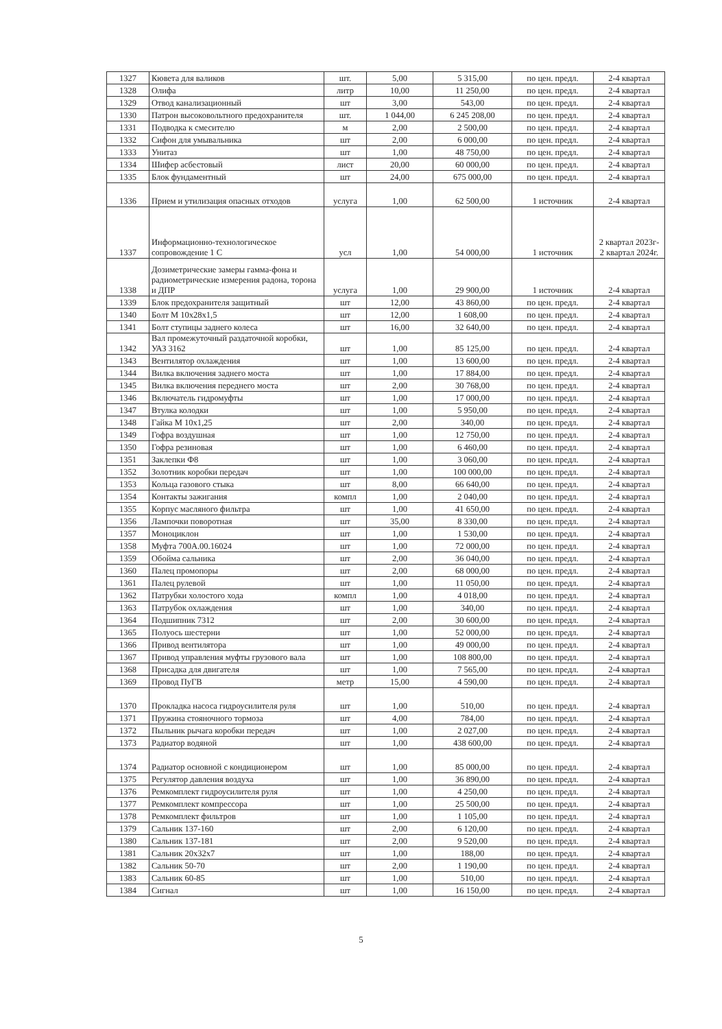| 1327 | Кювета для валиков | шт. | 5,00 | 5 315,00 | по цен. предл. | 2-4 квартал |
| 1328 | Олифа | литр | 10,00 | 11 250,00 | по цен. предл. | 2-4 квартал |
| 1329 | Отвод канализационный | шт | 3,00 | 543,00 | по цен. предл. | 2-4 квартал |
| 1330 | Патрон высоковольтного предохранителя | шт. | 1 044,00 | 6 245 208,00 | по цен. предл. | 2-4 квартал |
| 1331 | Подводка к смесителю | м | 2,00 | 2 500,00 | по цен. предл. | 2-4 квартал |
| 1332 | Сифон для умывальника | шт | 2,00 | 6 000,00 | по цен. предл. | 2-4 квартал |
| 1333 | Унитаз | шт | 1,00 | 48 750,00 | по цен. предл. | 2-4 квартал |
| 1334 | Шифер асбестовый | лист | 20,00 | 60 000,00 | по цен. предл. | 2-4 квартал |
| 1335 | Блок фундаментный | шт | 24,00 | 675 000,00 | по цен. предл. | 2-4 квартал |
| 1336 | Прием и утилизация опасных отходов | услуга | 1,00 | 62 500,00 | 1 источник | 2-4 квартал |
| 1337 | Информационно-технологическое сопровождение 1 С | усл | 1,00 | 54 000,00 | 1 источник | 2 квартал 2023г- 2 квартал 2024г. |
| 1338 | Дозиметрические замеры гамма-фона и радиометрические измерения радона, торона и ДПР | услуга | 1,00 | 29 900,00 | 1 источник | 2-4 квартал |
| 1339 | Блок предохранителя защитный | шт | 12,00 | 43 860,00 | по цен. предл. | 2-4 квартал |
| 1340 | Болт М 10х28х1,5 | шт | 12,00 | 1 608,00 | по цен. предл. | 2-4 квартал |
| 1341 | Болт ступицы заднего колеса | шт | 16,00 | 32 640,00 | по цен. предл. | 2-4 квартал |
| 1342 | Вал промежуточный раздаточной коробки, УАЗ 3162 | шт | 1,00 | 85 125,00 | по цен. предл. | 2-4 квартал |
| 1343 | Вентилятор охлаждения | шт | 1,00 | 13 600,00 | по цен. предл. | 2-4 квартал |
| 1344 | Вилка включения заднего моста | шт | 1,00 | 17 884,00 | по цен. предл. | 2-4 квартал |
| 1345 | Вилка включения переднего моста | шт | 2,00 | 30 768,00 | по цен. предл. | 2-4 квартал |
| 1346 | Включатель гидромуфты | шт | 1,00 | 17 000,00 | по цен. предл. | 2-4 квартал |
| 1347 | Втулка колодки | шт | 1,00 | 5 950,00 | по цен. предл. | 2-4 квартал |
| 1348 | Гайка М 10х1,25 | шт | 2,00 | 340,00 | по цен. предл. | 2-4 квартал |
| 1349 | Гофра воздушная | шт | 1,00 | 12 750,00 | по цен. предл. | 2-4 квартал |
| 1350 | Гофра резиновая | шт | 1,00 | 6 460,00 | по цен. предл. | 2-4 квартал |
| 1351 | Заклепки Ф8 | шт | 1,00 | 3 060,00 | по цен. предл. | 2-4 квартал |
| 1352 | Золотник коробки передач | шт | 1,00 | 100 000,00 | по цен. предл. | 2-4 квартал |
| 1353 | Кольца газового стыка | шт | 8,00 | 66 640,00 | по цен. предл. | 2-4 квартал |
| 1354 | Контакты зажигания | компл | 1,00 | 2 040,00 | по цен. предл. | 2-4 квартал |
| 1355 | Корпус масляного фильтра | шт | 1,00 | 41 650,00 | по цен. предл. | 2-4 квартал |
| 1356 | Лампочки поворотная | шт | 35,00 | 8 330,00 | по цен. предл. | 2-4 квартал |
| 1357 | Моноциклон | шт | 1,00 | 1 530,00 | по цен. предл. | 2-4 квартал |
| 1358 | Муфта 700А.00.16024 | шт | 1,00 | 72 000,00 | по цен. предл. | 2-4 квартал |
| 1359 | Обойма сальника | шт | 2,00 | 36 040,00 | по цен. предл. | 2-4 квартал |
| 1360 | Палец промопоры | шт | 2,00 | 68 000,00 | по цен. предл. | 2-4 квартал |
| 1361 | Палец рулевой | шт | 1,00 | 11 050,00 | по цен. предл. | 2-4 квартал |
| 1362 | Патрубки холостого хода | компл | 1,00 | 4 018,00 | по цен. предл. | 2-4 квартал |
| 1363 | Патрубок охлаждения | шт | 1,00 | 340,00 | по цен. предл. | 2-4 квартал |
| 1364 | Подшипник 7312 | шт | 2,00 | 30 600,00 | по цен. предл. | 2-4 квартал |
| 1365 | Полуось шестерни | шт | 1,00 | 52 000,00 | по цен. предл. | 2-4 квартал |
| 1366 | Привод вентилятора | шт | 1,00 | 49 000,00 | по цен. предл. | 2-4 квартал |
| 1367 | Привод управления муфты грузового вала | шт | 1,00 | 108 800,00 | по цен. предл. | 2-4 квартал |
| 1368 | Присадка для двигателя | шт | 1,00 | 7 565,00 | по цен. предл. | 2-4 квартал |
| 1369 | Провод ПуГВ | метр | 15,00 | 4 590,00 | по цен. предл. | 2-4 квартал |
| 1370 | Прокладка насоса гидроусилителя руля | шт | 1,00 | 510,00 | по цен. предл. | 2-4 квартал |
| 1371 | Пружина стояночного тормоза | шт | 4,00 | 784,00 | по цен. предл. | 2-4 квартал |
| 1372 | Пыльник рычага коробки передач | шт | 1,00 | 2 027,00 | по цен. предл. | 2-4 квартал |
| 1373 | Радиатор водяной | шт | 1,00 | 438 600,00 | по цен. предл. | 2-4 квартал |
| 1374 | Радиатор основной с кондиционером | шт | 1,00 | 85 000,00 | по цен. предл. | 2-4 квартал |
| 1375 | Регулятор давления воздуха | шт | 1,00 | 36 890,00 | по цен. предл. | 2-4 квартал |
| 1376 | Ремкомплект гидроусилителя руля | шт | 1,00 | 4 250,00 | по цен. предл. | 2-4 квартал |
| 1377 | Ремкомплект компрессора | шт | 1,00 | 25 500,00 | по цен. предл. | 2-4 квартал |
| 1378 | Ремкомплект фильтров | шт | 1,00 | 1 105,00 | по цен. предл. | 2-4 квартал |
| 1379 | Сальник 137-160 | шт | 2,00 | 6 120,00 | по цен. предл. | 2-4 квартал |
| 1380 | Сальник 137-181 | шт | 2,00 | 9 520,00 | по цен. предл. | 2-4 квартал |
| 1381 | Сальник 20х32х7 | шт | 1,00 | 188,00 | по цен. предл. | 2-4 квартал |
| 1382 | Сальник 50-70 | шт | 2,00 | 1 190,00 | по цен. предл. | 2-4 квартал |
| 1383 | Сальник 60-85 | шт | 1,00 | 510,00 | по цен. предл. | 2-4 квартал |
| 1384 | Сигнал | шт | 1,00 | 16 150,00 | по цен. предл. | 2-4 квартал |
5